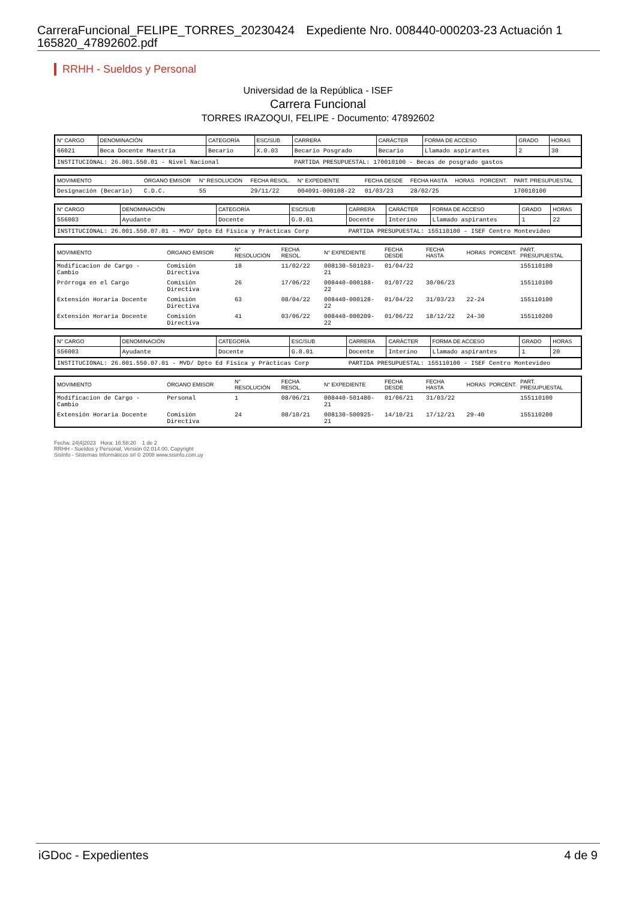CarreraFuncional_FELIPE_TORRES_20230424 Expediente Nro. 008440-000203-23 Actuación 1
165820_47892602.pdf
RRHH - Sueldos y Personal
Universidad de la República - ISEF
Carrera Funcional
TORRES IRAZOQUI, FELIPE - Documento: 47892602
| N° CARGO | DENOMINACIÓN | CATEGORÍA | ESC/SUB | CARRERA | CARÁCTER | FORMA DE ACCESO | GRADO | HORAS |
| --- | --- | --- | --- | --- | --- | --- | --- | --- |
| 66021 | Beca Docente Maestría | Becario | X.0.03 | Becario Posgrado | Becario | Llamado aspirantes | 2 | 30 |
| INSTITUCIONAL: 26.001.550.01 - Nivel Nacional | | | | PARTIDA PRESUPUESTAL: 170010100 - Becas de posgrado gastos | | | | |
| MOVIMIENTO | ÓRGANO EMISOR | N° RESOLUCIÓN | FECHA RESOL. | N° EXPEDIENTE | FECHA DESDE | FECHA HASTA | HORAS | PORCENT. | PART. PRESUPUESTAL |
| --- | --- | --- | --- | --- | --- | --- | --- | --- | --- |
| Designación (Becario) | C.D.C. | 55 | 29/11/22 | 004091-000108-22 | 01/03/23 | 28/02/25 | | | 170010100 |
| N° CARGO | DENOMINACIÓN | CATEGORÍA | ESC/SUB | CARRERA | CARÁCTER | FORMA DE ACCESO | GRADO | HORAS |
| --- | --- | --- | --- | --- | --- | --- | --- | --- |
| 556003 | Ayudante | Docente | G.0.01 | Docente | Interino | Llamado aspirantes | 1 | 22 |
| INSTITUCIONAL: 26.001.550.07.01 - MVD/ Dpto Ed Física y Prácticas Corp | | | | PARTIDA PRESUPUESTAL: 155110100 - ISEF Centro Montevideo | | | | |
| MOVIMIENTO | ÓRGANO EMISOR | N° RESOLUCIÓN | FECHA RESOL. | N° EXPEDIENTE | FECHA DESDE | FECHA HASTA | HORAS | PORCENT. | PART. PRESUPUESTAL |
| --- | --- | --- | --- | --- | --- | --- | --- | --- | --- |
| Modificacion de Cargo - Cambio | Comisión Directiva | 18 | 11/02/22 | 008130-501023-21 | 01/04/22 | | | | 155110100 |
| Prórroga en el Cargo | Comisión Directiva | 26 | 17/06/22 | 008440-000188-22 | 01/07/22 | 30/06/23 | | | 155110100 |
| Extensión Horaria Docente | Comisión Directiva | 63 | 08/04/22 | 008440-000128-22 | 01/04/22 | 31/03/23 | 22-24 | | 155110100 |
| Extensión Horaria Docente | Comisión Directiva | 41 | 03/06/22 | 008440-000209-22 | 01/06/22 | 18/12/22 | 24-30 | | 155110200 |
| N° CARGO | DENOMINACIÓN | CATEGORÍA | ESC/SUB | CARRERA | CARÁCTER | FORMA DE ACCESO | GRADO | HORAS |
| --- | --- | --- | --- | --- | --- | --- | --- | --- |
| 556003 | Ayudante | Docente | G.0.01 | Docente | Interino | Llamado aspirantes | 1 | 20 |
| INSTITUCIONAL: 26.001.550.07.01 - MVD/ Dpto Ed Física y Prácticas Corp | | | | PARTIDA PRESUPUESTAL: 155110100 - ISEF Centro Montevideo | | | | |
| MOVIMIENTO | ÓRGANO EMISOR | N° RESOLUCIÓN | FECHA RESOL. | N° EXPEDIENTE | FECHA DESDE | FECHA HASTA | HORAS | PORCENT. | PART. PRESUPUESTAL |
| --- | --- | --- | --- | --- | --- | --- | --- | --- | --- |
| Modificacion de Cargo - Cambio | Personal | 1 | 08/06/21 | 008440-501480-21 | 01/06/21 | 31/03/22 | | | 155110100 |
| Extensión Horaria Docente | Comisión Directiva | 24 | 08/10/21 | 008130-500925-21 | 14/10/21 | 17/12/21 | 29-40 | | 155110200 |
Fecha: 24|4|2023 Hora: 16:58:20 1 de 2
RRHH - Sueldos y Personal, Versión 02.014.00, Copyright
SisInfo - Sistemas Informáticos srl © 2008 www.sisinfo.com.uy
iGDoc - Expedientes 4 de 9